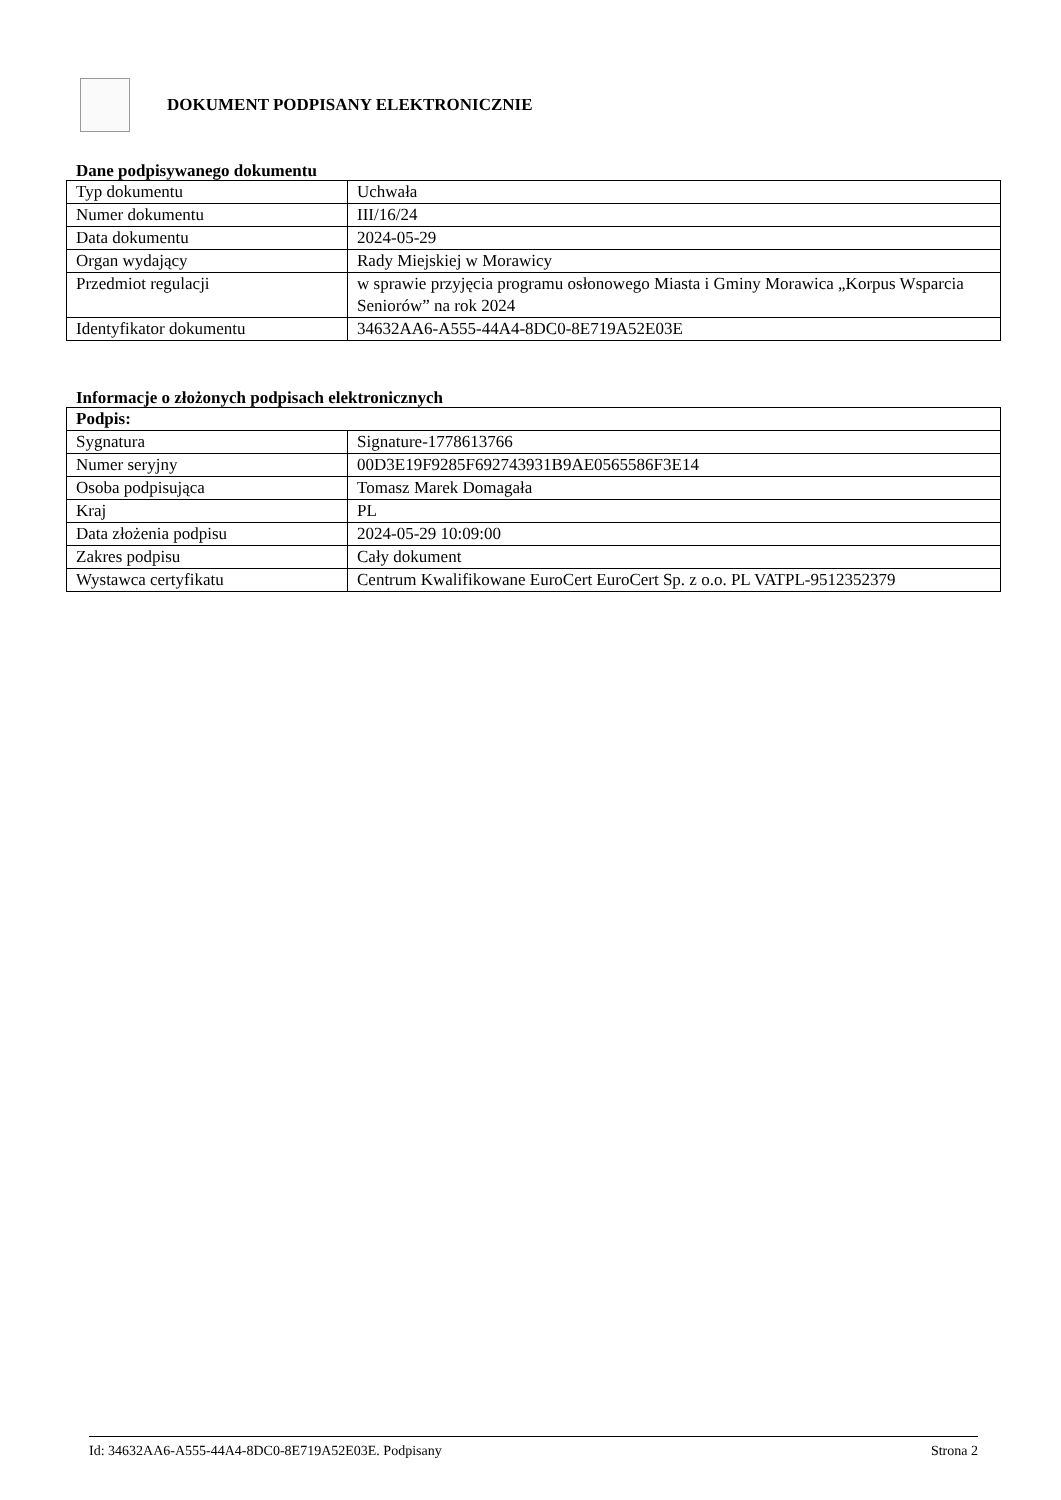DOKUMENT PODPISANY ELEKTRONICZNIE
Dane podpisywanego dokumentu
| Typ dokumentu | Uchwała |
| Numer dokumentu | III/16/24 |
| Data dokumentu | 2024-05-29 |
| Organ wydający | Rady Miejskiej w Morawicy |
| Przedmiot regulacji | w sprawie przyjęcia programu osłonowego Miasta i Gminy Morawica „Korpus Wsparcia Seniorów” na rok 2024 |
| Identyfikator dokumentu | 34632AA6-A555-44A4-8DC0-8E719A52E03E |
Informacje o złożonych podpisach elektronicznych
| Podpis: | |
| Sygnatura | Signature-1778613766 |
| Numer seryjny | 00D3E19F9285F692743931B9AE0565586F3E14 |
| Osoba podpisująca | Tomasz Marek Domagała |
| Kraj | PL |
| Data złożenia podpisu | 2024-05-29 10:09:00 |
| Zakres podpisu | Cały dokument |
| Wystawca certyfikatu | Centrum Kwalifikowane EuroCert EuroCert Sp. z o.o. PL VATPL-9512352379 |
Id: 34632AA6-A555-44A4-8DC0-8E719A52E03E. Podpisany Strona 2